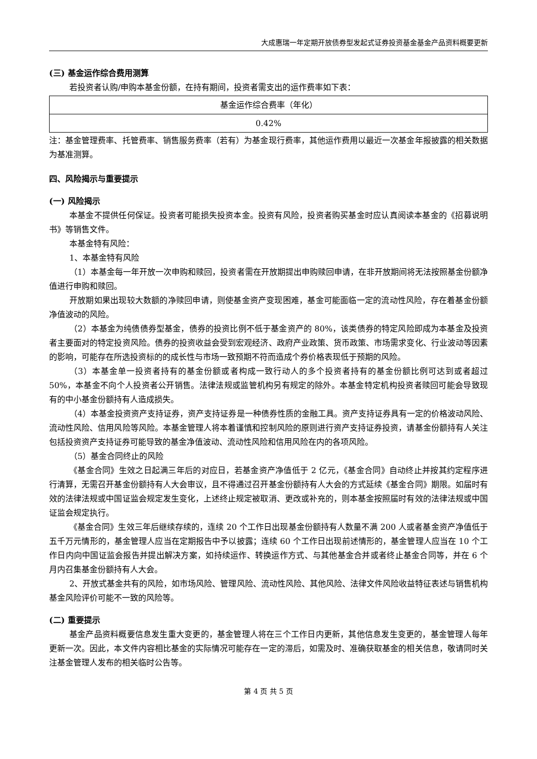大成惠瑞一年定期开放债券型发起式证券投资基金基金产品资料概要更新
(三) 基金运作综合费用测算
若投资者认购/申购本基金份额，在持有期间，投资者需支出的运作费率如下表：
| 基金运作综合费率（年化） |
| 0.42% |
注：基金管理费率、托管费率、销售服务费率（若有）为基金现行费率，其他运作费用以最近一次基金年报披露的相关数据为基准测算。
四、风险揭示与重要提示
(一) 风险揭示
本基金不提供任何保证。投资者可能损失投资本金。投资有风险，投资者购买基金时应认真阅读本基金的《招募说明书》等销售文件。
本基金特有风险：
1、本基金特有风险
（1）本基金每一年开放一次申购和赎回，投资者需在开放期提出申购赎回申请，在非开放期间将无法按照基金份额净值进行申购和赎回。
开放期如果出现较大数额的净赎回申请，则使基金资产变现困难，基金可能面临一定的流动性风险，存在着基金份额净值波动的风险。
（2）本基金为纯债债券型基金，债券的投资比例不低于基金资产的 80%，该类债券的特定风险即成为本基金及投资者主要面对的特定投资风险。债券的投资收益会受到宏观经济、政府产业政策、货币政策、市场需求变化、行业波动等因素的影响，可能存在所选投资标的的成长性与市场一致预期不符而造成个券价格表现低于预期的风险。
（3）本基金单一投资者持有的基金份额或者构成一致行动人的多个投资者持有的基金份额比例可达到或者超过 50%，本基金不向个人投资者公开销售。法律法规或监管机构另有规定的除外。本基金特定机构投资者赎回可能会导致现有的中小基金份额持有人造成损失。
（4）本基金投资资产支持证券，资产支持证券是一种债券性质的金融工具。资产支持证券具有一定的价格波动风险、流动性风险、信用风险等风险。本基金管理人将本着谨慎和控制风险的原则进行资产支持证券投资，请基金份额持有人关注包括投资资产支持证券可能导致的基金净值波动、流动性风险和信用风险在内的各项风险。
（5）基金合同终止的风险
《基金合同》生效之日起满三年后的对应日，若基金资产净值低于 2 亿元，《基金合同》自动终止并按其约定程序进行清算，无需召开基金份额持有人大会审议，且不得通过召开基金份额持有人大会的方式延续《基金合同》期限。如届时有效的法律法规或中国证监会规定发生变化，上述终止规定被取消、更改或补充的，则本基金按照届时有效的法律法规或中国证监会规定执行。
《基金合同》生效三年后继续存续的，连续 20 个工作日出现基金份额持有人数量不满 200 人或者基金资产净值低于五千万元情形的，基金管理人应当在定期报告中予以披露；连续 60 个工作日出现前述情形的，基金管理人应当在 10 个工作日内向中国证监会报告并提出解决方案，如持续运作、转换运作方式、与其他基金合并或者终止基金合同等，并在 6 个月内召集基金份额持有人大会。
2、开放式基金共有的风险，如市场风险、管理风险、流动性风险、其他风险、法律文件风险收益特征表述与销售机构基金风险评价可能不一致的风险等。
(二) 重要提示
基金产品资料概要信息发生重大变更的，基金管理人将在三个工作日内更新，其他信息发生变更的，基金管理人每年更新一次。因此，本文件内容相比基金的实际情况可能存在一定的滞后，如需及时、准确获取基金的相关信息，敬请同时关注基金管理人发布的相关临时公告等。
第 4 页 共 5 页